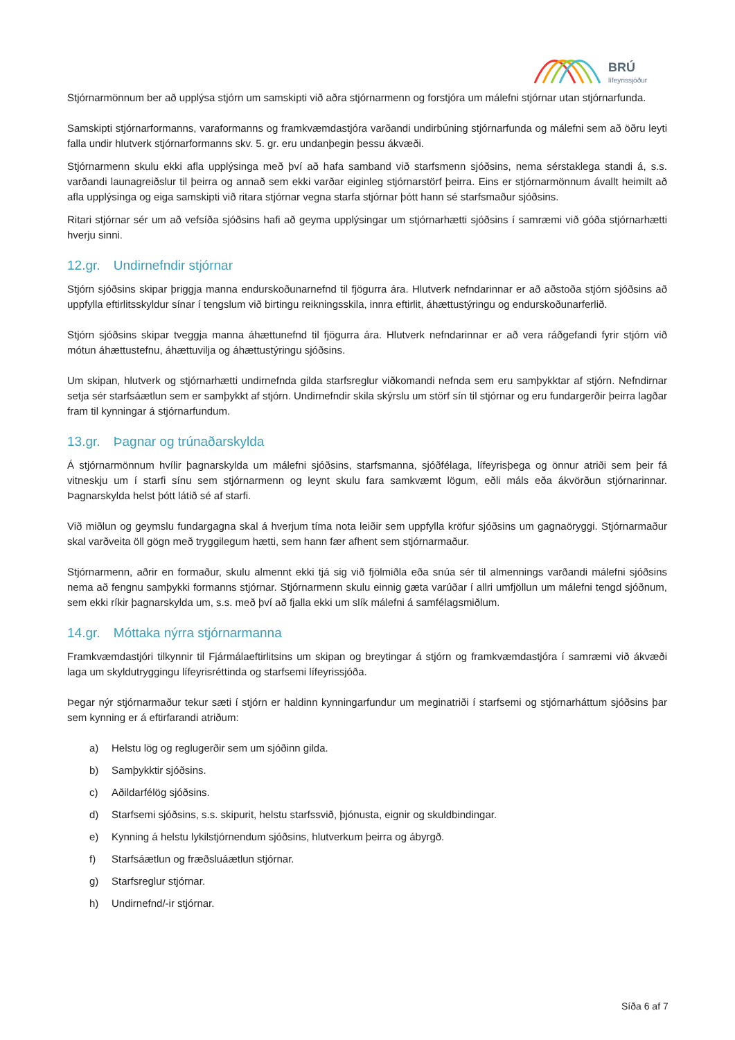BRÚ
lífeyrissjóður
Stjórnarmönnum ber að upplýsa stjórn um samskipti við aðra stjórnarmenn og forstjóra um málefni stjórnar utan stjórnarfunda.
Samskipti stjórnarformanns, varaformanns og framkvæmdastjóra varðandi undirbúning stjórnarfunda og málefni sem að öðru leyti falla undir hlutverk stjórnarformanns skv. 5. gr. eru undanþegin þessu ákvæði.
Stjórnarmenn skulu ekki afla upplýsinga með því að hafa samband við starfsmenn sjóðsins, nema sérstaklega standi á, s.s. varðandi launagreiðslur til þeirra og annað sem ekki varðar eiginleg stjórnarstörf þeirra. Eins er stjórnarmönnum ávallt heimilt að afla upplýsinga og eiga samskipti við ritara stjórnar vegna starfa stjórnar þótt hann sé starfsmaður sjóðsins.
Ritari stjórnar sér um að vefsíða sjóðsins hafi að geyma upplýsingar um stjórnarhætti sjóðsins í samræmi við góða stjórnarhætti hverju sinni.
12.gr. Undirnefndir stjórnar
Stjórn sjóðsins skipar þriggja manna endurskoðunarnefnd til fjögurra ára. Hlutverk nefndarinnar er að aðstoða stjórn sjóðsins að uppfylla eftirlitsskyldur sínar í tengslum við birtingu reikningsskila, innra eftirlit, áhættustýringu og endurskoðunarferlið.
Stjórn sjóðsins skipar tveggja manna áhættunefnd til fjögurra ára. Hlutverk nefndarinnar er að vera ráðgefandi fyrir stjórn við mótun áhættustefnu, áhættuvilja og áhættustýringu sjóðsins.
Um skipan, hlutverk og stjórnarhætti undirnefnda gilda starfsreglur viðkomandi nefnda sem eru samþykktar af stjórn. Nefndirnar setja sér starfsáætlun sem er samþykkt af stjórn. Undirnefndir skila skýrslu um störf sín til stjórnar og eru fundargerðir þeirra lagðar fram til kynningar á stjórnarfundum.
13.gr. Þagnar og trúnaðarskylda
Á stjórnarmönnum hvílir þagnarskylda um málefni sjóðsins, starfsmanna, sjóðfélaga, lífeyrisþega og önnur atriði sem þeir fá vitneskju um í starfi sínu sem stjórnarmenn og leynt skulu fara samkvæmt lögum, eðli máls eða ákvörðun stjórnarinnar. Þagnarskylda helst þótt látið sé af starfi.
Við miðlun og geymslu fundargagna skal á hverjum tíma nota leiðir sem uppfylla kröfur sjóðsins um gagnaöryggi. Stjórnarmaður skal varðveita öll gögn með tryggilegum hætti, sem hann fær afhent sem stjórnarmaður.
Stjórnarmenn, aðrir en formaður, skulu almennt ekki tjá sig við fjölmiðla eða snúa sér til almennings varðandi málefni sjóðsins nema að fengnu samþykki formanns stjórnar. Stjórnarmenn skulu einnig gæta varúðar í allri umfjöllun um málefni tengd sjóðnum, sem ekki ríkir þagnarskylda um, s.s. með því að fjalla ekki um slík málefni á samfélagsmiðlum.
14.gr. Móttaka nýrra stjórnarmanna
Framkvæmdastjóri tilkynnir til Fjármálaeftirlitsins um skipan og breytingar á stjórn og framkvæmdastjóra í samræmi við ákvæði laga um skyldutryggingu lífeyrisréttinda og starfsemi lífeyrissjóða.
Þegar nýr stjórnarmaður tekur sæti í stjórn er haldinn kynningarfundur um meginatriði í starfsemi og stjórnarháttum sjóðsins þar sem kynning er á eftirfarandi atriðum:
a) Helstu lög og reglugerðir sem um sjóðinn gilda.
b) Samþykktir sjóðsins.
c) Aðildarfélög sjóðsins.
d) Starfsemi sjóðsins, s.s. skipurit, helstu starfssvið, þjónusta, eignir og skuldbindingar.
e) Kynning á helstu lykilstjórnendum sjóðsins, hlutverkum þeirra og ábyrgð.
f) Starfsáætlun og fræðsluáætlun stjórnar.
g) Starfsreglur stjórnar.
h) Undirnefnd/-ir stjórnar.
Síða 6 af 7